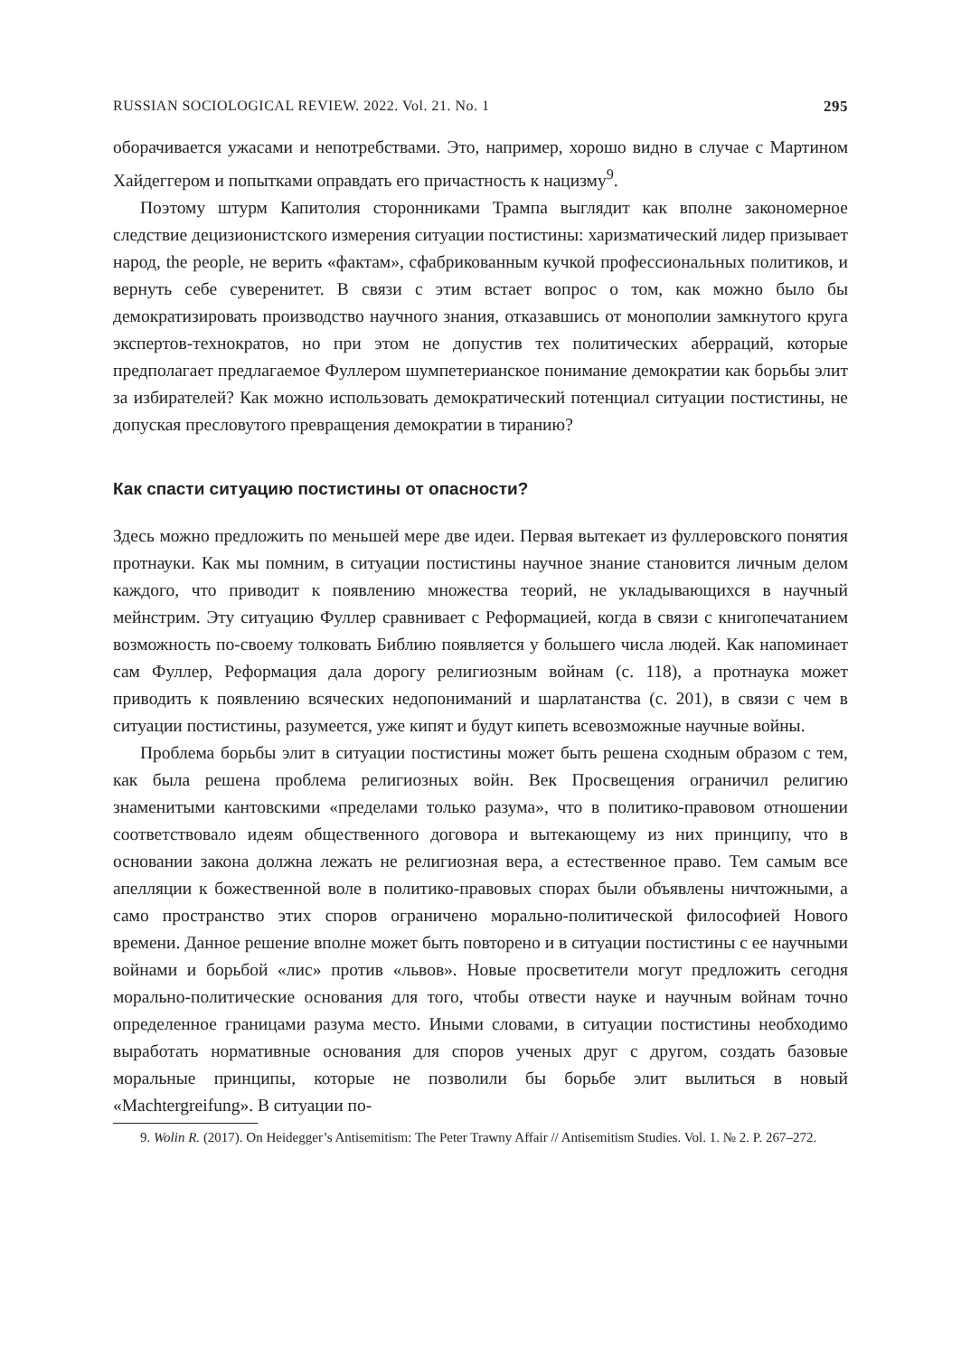RUSSIAN SOCIOLOGICAL REVIEW. 2022. Vol. 21. No. 1 295
оборачивается ужасами и непотребствами. Это, например, хорошо видно в случае с Мартином Хайдеггером и попытками оправдать его причастность к нацизму<sup>9</sup>.
Поэтому штурм Капитолия сторонниками Трампа выглядит как вполне закономерное следствие децизионистского измерения ситуации постистины: харизматический лидер призывает народ, the people, не верить «фактам», сфабрикованным кучкой профессиональных политиков, и вернуть себе суверенитет. В связи с этим встает вопрос о том, как можно было бы демократизировать производство научного знания, отказавшись от монополии замкнутого круга экспертов-технократов, но при этом не допустив тех политических аберраций, которые предполагает предлагаемое Фуллером шумпетерианское понимание демократии как борьбы элит за избирателей? Как можно использовать демократический потенциал ситуации постистины, не допуская пресловутого превращения демократии в тиранию?
Как спасти ситуацию постистины от опасности?
Здесь можно предложить по меньшей мере две идеи. Первая вытекает из фуллеровского понятия протнауки. Как мы помним, в ситуации постистины научное знание становится личным делом каждого, что приводит к появлению множества теорий, не укладывающихся в научный мейнстрим. Эту ситуацию Фуллер сравнивает с Реформацией, когда в связи с книгопечатанием возможность по-своему толковать Библию появляется у большего числа людей. Как напоминает сам Фуллер, Реформация дала дорогу религиозным войнам (с. 118), а протнаука может приводить к появлению всяческих недопониманий и шарлатанства (с. 201), в связи с чем в ситуации постистины, разумеется, уже кипят и будут кипеть всевозможные научные войны.
Проблема борьбы элит в ситуации постистины может быть решена сходным образом с тем, как была решена проблема религиозных войн. Век Просвещения ограничил религию знаменитыми кантовскими «пределами только разума», что в политико-правовом отношении соответствовало идеям общественного договора и вытекающему из них принципу, что в основании закона должна лежать не религиозная вера, а естественное право. Тем самым все апелляции к божественной воле в политико-правовых спорах были объявлены ничтожными, а само пространство этих споров ограничено морально-политической философией Нового времени. Данное решение вполне может быть повторено и в ситуации постистины с ее научными войнами и борьбой «лис» против «львов». Новые просветители могут предложить сегодня морально-политические основания для того, чтобы отвести науке и научным войнам точно определенное границами разума место. Иными словами, в ситуации постистины необходимо выработать нормативные основания для споров ученых друг с другом, создать базовые моральные принципы, которые не позволили бы борьбе элит вылиться в новый «Machtergreifung». В ситуации по-
9. Wolin R. (2017). On Heidegger’s Antisemitism: The Peter Trawny Affair // Antisemitism Studies. Vol. 1. № 2. P. 267–272.